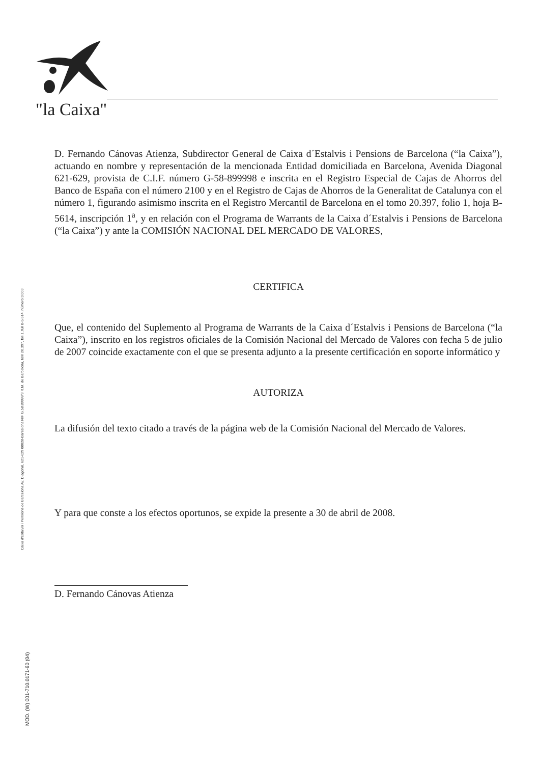"la Caixa"
Caixa d'Estalvis i Pensions de Barcelona Av. Diagonal, 621-629 08028-Barcelona NIF G.58.89999/8 R.M. de Barcelona, tom 20.397, foli 1, full B-5.614, número 3.003
MOD. (W) 001-710.0171-60 (04)
D. Fernando Cánovas Atienza, Subdirector General de Caixa d´Estalvis i Pensions de Barcelona (“la Caixa”), actuando en nombre y representación de la mencionada Entidad domiciliada en Barcelona, Avenida Diagonal 621-629, provista de C.I.F. número G-58-899998 e inscrita en el Registro Especial de Cajas de Ahorros del Banco de España con el número 2100 y en el Registro de Cajas de Ahorros de la Generalitat de Catalunya con el número 1, figurando asimismo inscrita en el Registro Mercantil de Barcelona en el tomo 20.397, folio 1, hoja B-5614, inscripción 1<sup>a</sup>, y en relación con el Programa de Warrants de la Caixa d´Estalvis i Pensions de Barcelona (“la Caixa”) y ante la COMISIÓN NACIONAL DEL MERCADO DE VALORES,
CERTIFICA
Que, el contenido del Suplemento al Programa de Warrants de la Caixa d´Estalvis i Pensions de Barcelona (“la Caixa”), inscrito en los registros oficiales de la Comisión Nacional del Mercado de Valores con fecha 5 de julio de 2007 coincide exactamente con el que se presenta adjunto a la presente certificación en soporte informático y
AUTORIZA
La difusión del texto citado a través de la página web de la Comisión Nacional del Mercado de Valores.
Y para que conste a los efectos oportunos, se expide la presente a 30 de abril de 2008.
D. Fernando Cánovas Atienza